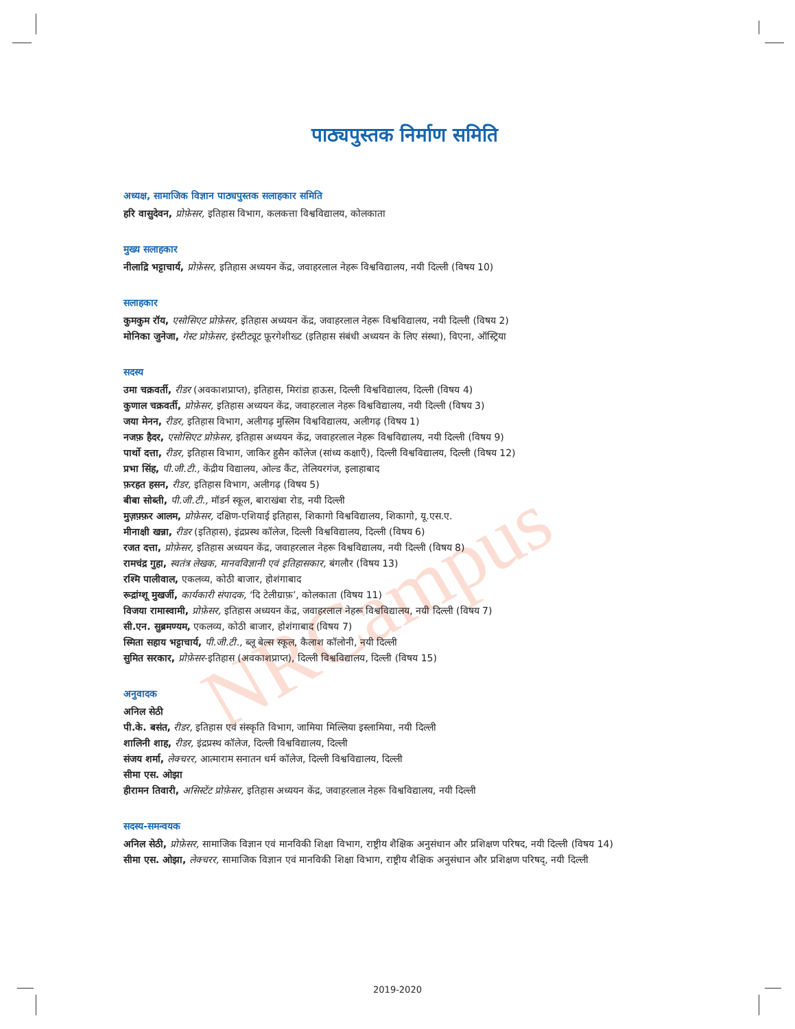NRCampus
पाठ्यपुस्तक निर्माण समिति
अध्यक्ष, सामाजिक विज्ञान पाठ्यपुस्तक सलाहकार समिति
हरि वासुदेवन, प्रोफ़ेसर, इतिहास विभाग, कलकत्ता विश्वविद्यालय, कोलकाता
मुख्य सलाहकार
नीलाद्रि भट्टाचार्य, प्रोफ़ेसर, इतिहास अध्ययन केंद्र, जवाहरलाल नेहरू विश्वविद्यालय, नयी दिल्ली (विषय 10)
सलाहकार
कुमकुम रॉय, एसोसिएट प्रोफ़ेसर, इतिहास अध्ययन केंद्र, जवाहरलाल नेहरू विश्वविद्यालय, नयी दिल्ली (विषय 2)
मोनिका जुनेजा, गेस्ट प्रोफ़ेसर, इंस्टीट्यूट फ़ूरगेशीख्ट (इतिहास संबंधी अध्ययन के लिए संस्था), विएना, ऑस्ट्रिया
सदस्य
उमा चक्रवर्ती, रीडर (अवकाशप्राप्त), इतिहास, मिरांडा हाऊस, दिल्ली विश्वविद्यालय, दिल्ली (विषय 4)
कुणाल चक्रवर्ती, प्रोफ़ेसर, इतिहास अध्ययन केंद्र, जवाहरलाल नेहरू विश्वविद्यालय, नयी दिल्ली (विषय 3)
जया मेनन, रीडर, इतिहास विभाग, अलीगढ़ मुस्लिम विश्वविद्यालय, अलीगढ़ (विषय 1)
नजफ़ हैदर, एसोसिएट प्रोफ़ेसर, इतिहास अध्ययन केंद्र, जवाहरलाल नेहरू विश्वविद्यालय, नयी दिल्ली (विषय 9)
पार्थो दत्ता, रीडर, इतिहास विभाग, जाकिर हुसैन कॉलेज (सांध्य कक्षाएँ), दिल्ली विश्वविद्यालय, दिल्ली (विषय 12)
प्रभा सिंह, पी.जी.टी., केंद्रीय विद्यालय, ओल्ड कैंट, तेलियरगंज, इलाहाबाद
फ़रहत हसन, रीडर, इतिहास विभाग, अलीगढ़ (विषय 5)
बीबा सोब्ती, पी.जी.टी., मॉडर्न स्कूल, बाराखंबा रोड, नयी दिल्ली
मुज़फ़्फ़र आलम, प्रोफ़ेसर, दक्षिण-एशियाई इतिहास, शिकागो विश्वविद्यालय, शिकागो, यू.एस.ए.
मीनाक्षी खन्ना, रीडर (इतिहास), इंद्रप्रस्थ कॉलेज, दिल्ली विश्वविद्यालय, दिल्ली (विषय 6)
रजत दत्ता, प्रोफ़ेसर, इतिहास अध्ययन केंद्र, जवाहरलाल नेहरू विश्वविद्यालय, नयी दिल्ली (विषय 8)
रामचंद्र गुहा, स्वतंत्र लेखक, मानवविज्ञानी एवं इतिहासकार, बंगलौर (विषय 13)
रश्मि पालीवाल, एकलव्य, कोठी बाजार, होशंगाबाद
रूद्रांग्शू मुखर्जी, कार्यकारी संपादक, ‘दि टेलीग्राफ़’, कोलकाता (विषय 11)
विजया रामास्वामी, प्रोफ़ेसर, इतिहास अध्ययन केंद्र, जवाहरलाल नेहरू विश्वविद्यालय, नयी दिल्ली (विषय 7)
सी.एन. सुब्रमण्यम, एकलव्य, कोठी बाजार, होशंगाबाद (विषय 7)
स्मिता सहाय भट्टाचार्य, पी.जी.टी., ब्लू बेल्स स्कूल, कैलाश कॉलोनी, नयी दिल्ली
सुमित सरकार, प्रोफ़ेसर-इतिहास (अवकाशप्राप्त), दिल्ली विश्वविद्यालय, दिल्ली (विषय 15)
अनुवादक
अनिल सेठी
पी.के. बसंत, रीडर, इतिहास एवं संस्कृति विभाग, जामिया मिल्लिया इस्लामिया, नयी दिल्ली
शालिनी शाह, रीडर, इंद्रप्रस्थ कॉलेज, दिल्ली विश्वविद्यालय, दिल्ली
संजय शर्मा, लेक्चरर, आत्माराम सनातन धर्म कॉलेज, दिल्ली विश्वविद्यालय, दिल्ली
सीमा एस. ओझा
हीरामन तिवारी, असिस्टेंट प्रोफ़ेसर, इतिहास अध्ययन केंद्र, जवाहरलाल नेहरू विश्वविद्यालय, नयी दिल्ली
सदस्य-समन्वयक
अनिल सेठी, प्रोफ़ेसर, सामाजिक विज्ञान एवं मानविकी शिक्षा विभाग, राष्ट्रीय शैक्षिक अनुसंधान और प्रशिक्षण परिषद, नयी दिल्ली (विषय 14)
सीमा एस. ओझा, लेक्चरर, सामाजिक विज्ञान एवं मानविकी शिक्षा विभाग, राष्ट्रीय शैक्षिक अनुसंधान और प्रशिक्षण परिषद्, नयी दिल्ली
2019-2020